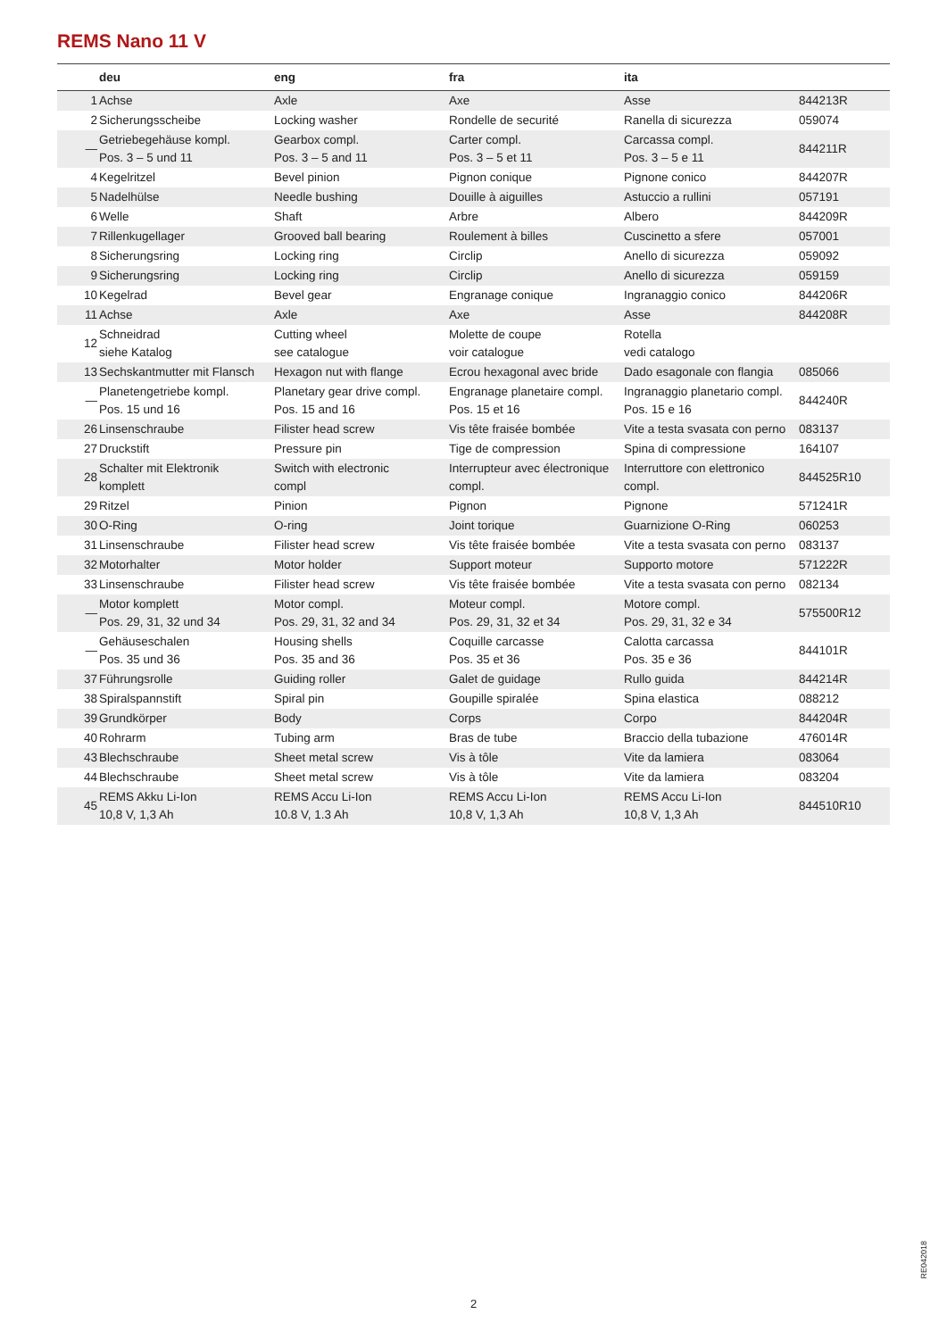REMS Nano 11 V
| | deu | eng | fra | ita | |
| --- | --- | --- | --- | --- | --- |
| 1 | Achse | Axle | Axe | Asse | 844213R |
| 2 | Sicherungsscheibe | Locking washer | Rondelle de securité | Ranella di sicurezza | 059074 |
| — | Getriebegehäuse kompl. Pos. 3 – 5 und 11 | Gearbox compl. Pos. 3 – 5 and 11 | Carter compl. Pos. 3 – 5 et 11 | Carcassa compl. Pos. 3 – 5 e 11 | 844211R |
| 4 | Kegelritzel | Bevel pinion | Pignon conique | Pignone conico | 844207R |
| 5 | Nadelhülse | Needle bushing | Douille à aiguilles | Astuccio a rullini | 057191 |
| 6 | Welle | Shaft | Arbre | Albero | 844209R |
| 7 | Rillenkugellager | Grooved ball bearing | Roulement à billes | Cuscinetto a sfere | 057001 |
| 8 | Sicherungsring | Locking ring | Circlip | Anello di sicurezza | 059092 |
| 9 | Sicherungsring | Locking ring | Circlip | Anello di sicurezza | 059159 |
| 10 | Kegelrad | Bevel gear | Engranage conique | Ingranaggio conico | 844206R |
| 11 | Achse | Axle | Axe | Asse | 844208R |
| 12 | Schneidrad siehe Katalog | Cutting wheel see catalogue | Molette de coupe voir catalogue | Rotella vedi catalogo | |
| 13 | Sechskantmutter mit Flansch | Hexagon nut with flange | Ecrou hexagonal avec bride | Dado esagonale con flangia | 085066 |
| — | Planetengetriebe kompl. Pos. 15 und 16 | Planetary gear drive compl. Pos. 15 and 16 | Engranage planetaire compl. Pos. 15 et 16 | Ingranaggio planetario compl. Pos. 15 e 16 | 844240R |
| 26 | Linsenschraube | Filister head screw | Vis tête fraisée bombée | Vite a testa svasata con perno | 083137 |
| 27 | Druckstift | Pressure pin | Tige de compression | Spina di compressione | 164107 |
| 28 | Schalter mit Elektronik komplett | Switch with electronic compl | Interrupteur avec électronique compl. | Interruttore con elettronico compl. | 844525R10 |
| 29 | Ritzel | Pinion | Pignon | Pignone | 571241R |
| 30 | O-Ring | O-ring | Joint torique | Guarnizione O-Ring | 060253 |
| 31 | Linsenschraube | Filister head screw | Vis tête fraisée bombée | Vite a testa svasata con perno | 083137 |
| 32 | Motorhalter | Motor holder | Support moteur | Supporto motore | 571222R |
| 33 | Linsenschraube | Filister head screw | Vis tête fraisée bombée | Vite a testa svasata con perno | 082134 |
| — | Motor komplett Pos. 29, 31, 32 und 34 | Motor compl. Pos. 29, 31, 32 and 34 | Moteur compl. Pos. 29, 31, 32 et 34 | Motore compl. Pos. 29, 31, 32 e 34 | 575500R12 |
| — | Gehäuseschalen Pos. 35 und 36 | Housing shells Pos. 35 and 36 | Coquille carcasse Pos. 35 et 36 | Calotta carcassa Pos. 35 e 36 | 844101R |
| 37 | Führungsrolle | Guiding roller | Galet de guidage | Rullo guida | 844214R |
| 38 | Spiralspannstift | Spiral pin | Goupille spiralée | Spina elastica | 088212 |
| 39 | Grundkörper | Body | Corps | Corpo | 844204R |
| 40 | Rohrarm | Tubing arm | Bras de tube | Braccio della tubazione | 476014R |
| 43 | Blechschraube | Sheet metal screw | Vis à tôle | Vite da lamiera | 083064 |
| 44 | Blechschraube | Sheet metal screw | Vis à tôle | Vite da lamiera | 083204 |
| 45 | REMS Akku Li-Ion 10,8 V, 1,3 Ah | REMS Accu Li-Ion 10.8 V, 1.3 Ah | REMS Accu Li-Ion 10,8 V, 1,3 Ah | REMS Accu Li-Ion 10,8 V, 1,3 Ah | 844510R10 |
RE042018
2